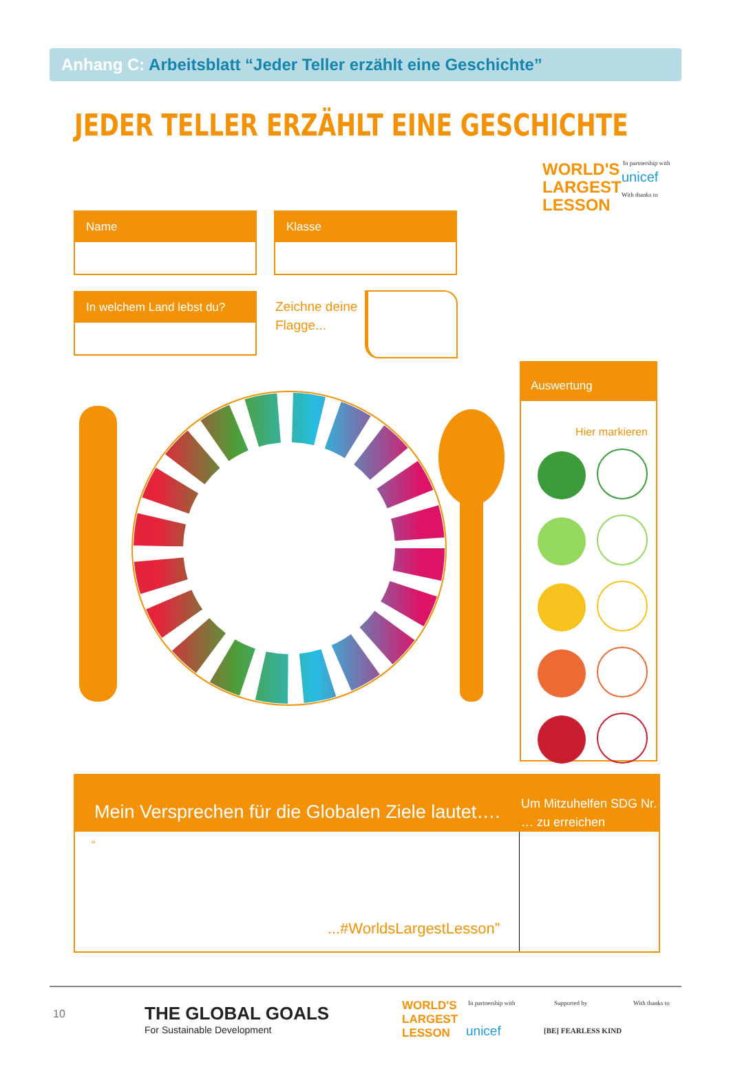Anhang C: Arbeitsblatt “Jeder Teller erzählt eine Geschichte”
JEDER TELLER ERZÄHLT EINE GESCHICHTE
WORLD'S
LARGEST
LESSON
In partnership with
unicef
With thanks to
Name Klasse
In welchem Land lebst du?
Zeichne deine
Flagge...
Auswertung
Hier markieren
Mein Versprechen für die Globalen Ziele lautet….
Um Mitzuhelfen SDG Nr. … zu erreichen
“
...#WorldsLargestLesson”
10
THE GLOBAL GOALS
For Sustainable Development
WORLD'S
LARGEST
LESSON
In partnership with
unicef
Supported by
[BE] FEARLESS KIND
With thanks to